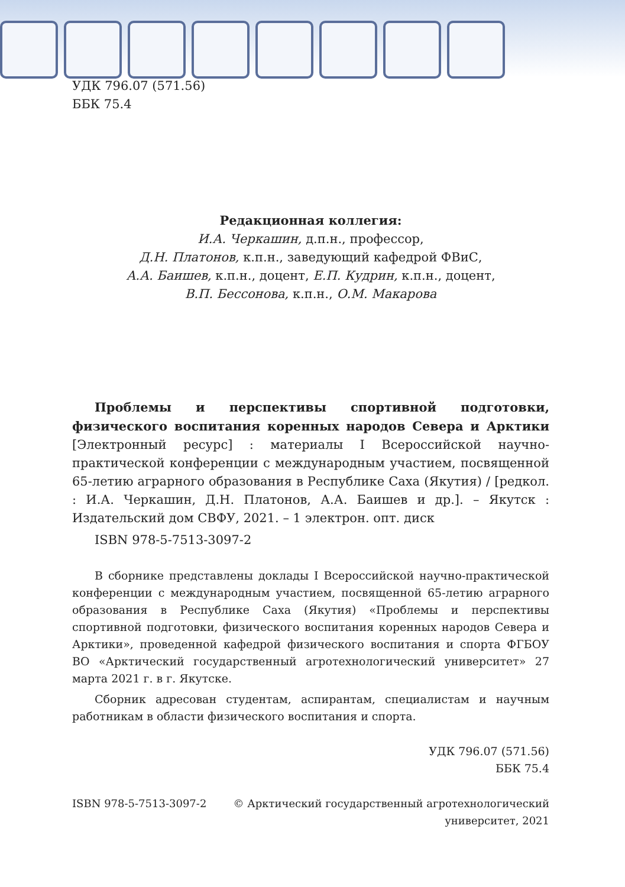УДК 796.07 (571.56)
ББК 75.4
Редакционная коллегия:
И.А. Черкашин, д.п.н., профессор,
Д.Н. Платонов, к.п.н., заведующий кафедрой ФВиС,
А.А. Баишев, к.п.н., доцент, Е.П. Кудрин, к.п.н., доцент,
В.П. Бессонова, к.п.н., О.М. Макарова
Проблемы и перспективы спортивной подготовки, физического воспитания коренных народов Севера и Арктики [Электронный ресурс] : материалы I Всероссийской научно-практической конференции с международным участием, посвященной 65-летию аграрного образования в Республике Саха (Якутия) / [редкол. : И.А. Черкашин, Д.Н. Платонов, А.А. Баишев и др.]. – Якутск : Издательский дом СВФУ, 2021. – 1 электрон. опт. диск
ISBN 978-5-7513-3097-2
В сборнике представлены доклады I Всероссийской научно-практической конференции с международным участием, посвященной 65-летию аграрного образования в Республике Саха (Якутия) «Проблемы и перспективы спортивной подготовки, физического воспитания коренных народов Севера и Арктики», проведенной кафедрой физического воспитания и спорта ФГБОУ ВО «Арктический государственный агротехнологический университет» 27 марта 2021 г. в г. Якутске.
Сборник адресован студентам, аспирантам, специалистам и научным работникам в области физического воспитания и спорта.
УДК 796.07 (571.56)
ББК 75.4
ISBN 978-5-7513-3097-2 © Арктический государственный агротехнологический
университет, 2021